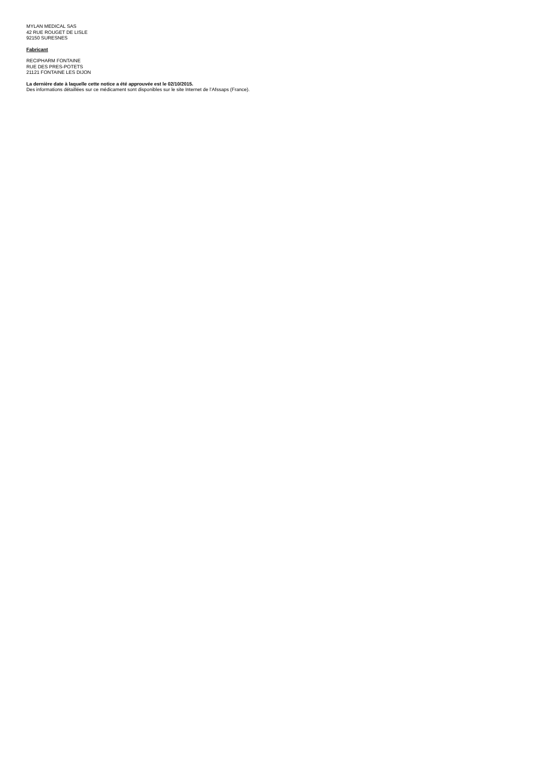MYLAN MEDICAL SAS
42 RUE ROUGET DE LISLE
92150 SURESNES
Fabricant
RECIPHARM FONTAINE
RUE DES PRES-POTETS
21121 FONTAINE LES DIJON
La dernière date à laquelle cette notice a été approuvée est le 02/10/2015.
Des informations détaillées sur ce médicament sont disponibles sur le site Internet de l’Afssaps (France).